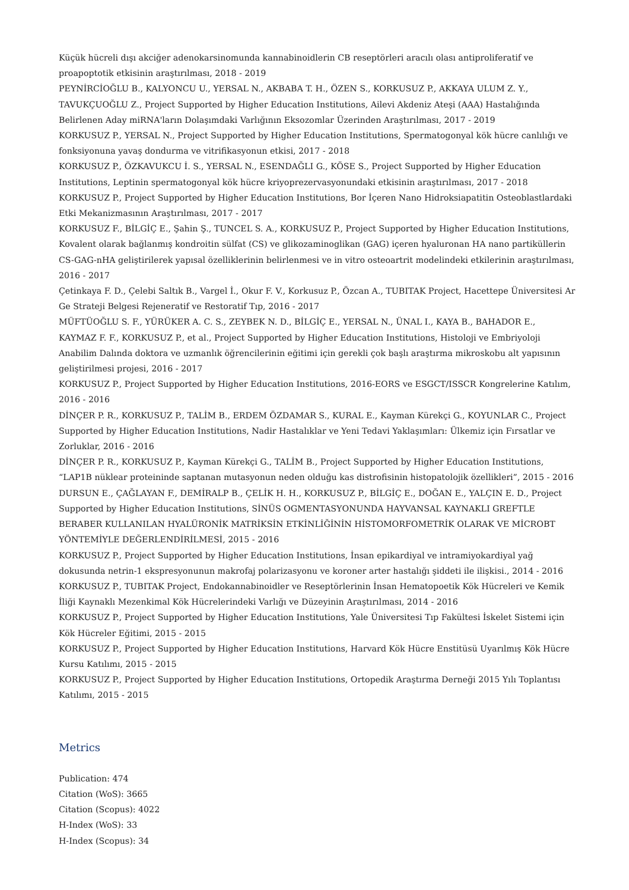Küçük hücreli dışı akciğer adenokarsinomunda kannabinoidlerin CB reseptörleri aracılı olası antiproliferatif ve proapoptotik etkisinin araştırılması, 2018 - 2019
PEYNİRCİOĞLU B., KALYONCU U., YERSAL N., AKBABA T. H., ÖZEN S., KORKUSUZ P., AKKAYA ULUM Z. Y., TAVUKÇUOĞLU Z., Project Supported by Higher Education Institutions, Ailevi Akdeniz Ateşi (AAA) Hastalığında Belirlenen Aday miRNA'ların Dolaşımdaki Varlığının Eksozomlar Üzerinden Araştırılması, 2017 - 2019
KORKUSUZ P., YERSAL N., Project Supported by Higher Education Institutions, Spermatogonyal kök hücre canlılığı ve fonksiyonuna yavaş dondurma ve vitrifikasyonun etkisi, 2017 - 2018
KORKUSUZ P., ÖZKAVUKCU İ. S., YERSAL N., ESENDAĞLI G., KÖSE S., Project Supported by Higher Education Institutions, Leptinin spermatogonyal kök hücre kriyoprezervasyonundaki etkisinin araştırılması, 2017 - 2018
KORKUSUZ P., Project Supported by Higher Education Institutions, Bor İçeren Nano Hidroksiapatitin Osteoblastlardaki Etki Mekanizmasının Araştırılması, 2017 - 2017
KORKUSUZ F., BİLGİÇ E., Şahin Ş., TUNCEL S. A., KORKUSUZ P., Project Supported by Higher Education Institutions, Kovalent olarak bağlanmış kondroitin sülfat (CS) ve glikozaminoglikan (GAG) içeren hyaluronan HA nano partiküllerin CS-GAG-nHA geliştirilerek yapısal özelliklerinin belirlenmesi ve in vitro osteoartrit modelindeki etkilerinin araştırılması, 2016 - 2017
Çetinkaya F. D., Çelebi Saltık B., Vargel İ., Okur F. V., Korkusuz P., Özcan A., TUBITAK Project, Hacettepe Üniversitesi Ar Ge Strateji Belgesi Rejeneratif ve Restoratif Tıp, 2016 - 2017
MÜFTÜOĞLU S. F., YÜRÜKER A. C. S., ZEYBEK N. D., BİLGİÇ E., YERSAL N., ÜNAL I., KAYA B., BAHADOR E., KAYMAZ F. F., KORKUSUZ P., et al., Project Supported by Higher Education Institutions, Histoloji ve Embriyoloji Anabilim Dalında doktora ve uzmanlık öğrencilerinin eğitimi için gerekli çok başlı araştırma mikroskobu alt yapısının geliştirilmesi projesi, 2016 - 2017
KORKUSUZ P., Project Supported by Higher Education Institutions, 2016-EORS ve ESGCT/ISSCR Kongrelerine Katılım, 2016 - 2016
DİNÇER P. R., KORKUSUZ P., TALİM B., ERDEM ÖZDAMAR S., KURAL E., Kayman Kürekçi G., KOYUNLAR C., Project Supported by Higher Education Institutions, Nadir Hastalıklar ve Yeni Tedavi Yaklaşımları: Ülkemiz için Fırsatlar ve Zorluklar, 2016 - 2016
DİNÇER P. R., KORKUSUZ P., Kayman Kürekçi G., TALİM B., Project Supported by Higher Education Institutions, “LAP1B nüklear proteininde saptanan mutasyonun neden olduğu kas distrofisinin histopatolojik özellikleri”, 2015 - 2016
DURSUN E., ÇAĞLAYAN F., DEMİRALP B., ÇELİK H. H., KORKUSUZ P., BİLGİÇ E., DOĞAN E., YALÇIN E. D., Project Supported by Higher Education Institutions, SİNÜS OGMENTASYONUNDA HAYVANSAL KAYNAKLI GREFTLE BERABER KULLANILAN HYALÜRONİK MATRİKSİN ETKİNLİĞİNİN HİSTOMORFOMETRİK OLARAK VE MİCROBT YÖNTEMİYLE DEĞERLENDİRİLMESİ, 2015 - 2016
KORKUSUZ P., Project Supported by Higher Education Institutions, İnsan epikardiyal ve intramiyokardiyal yağ dokusunda netrin-1 ekspresyonunun makrofaj polarizasyonu ve koroner arter hastalığı şiddeti ile ilişkisi., 2014 - 2016
KORKUSUZ P., TUBITAK Project, Endokannabinoidler ve Reseptörlerinin İnsan Hematopoetik Kök Hücreleri ve Kemik İliği Kaynaklı Mezenkimal Kök Hücrelerindeki Varlığı ve Düzeyinin Araştırılması, 2014 - 2016
KORKUSUZ P., Project Supported by Higher Education Institutions, Yale Üniversitesi Tıp Fakültesi İskelet Sistemi için Kök Hücreler Eğitimi, 2015 - 2015
KORKUSUZ P., Project Supported by Higher Education Institutions, Harvard Kök Hücre Enstitüsü Uyarılmış Kök Hücre Kursu Katılımı, 2015 - 2015
KORKUSUZ P., Project Supported by Higher Education Institutions, Ortopedik Araştırma Derneği 2015 Yılı Toplantısı Katılımı, 2015 - 2015
Metrics
Publication: 474
Citation (WoS): 3665
Citation (Scopus): 4022
H-Index (WoS): 33
H-Index (Scopus): 34